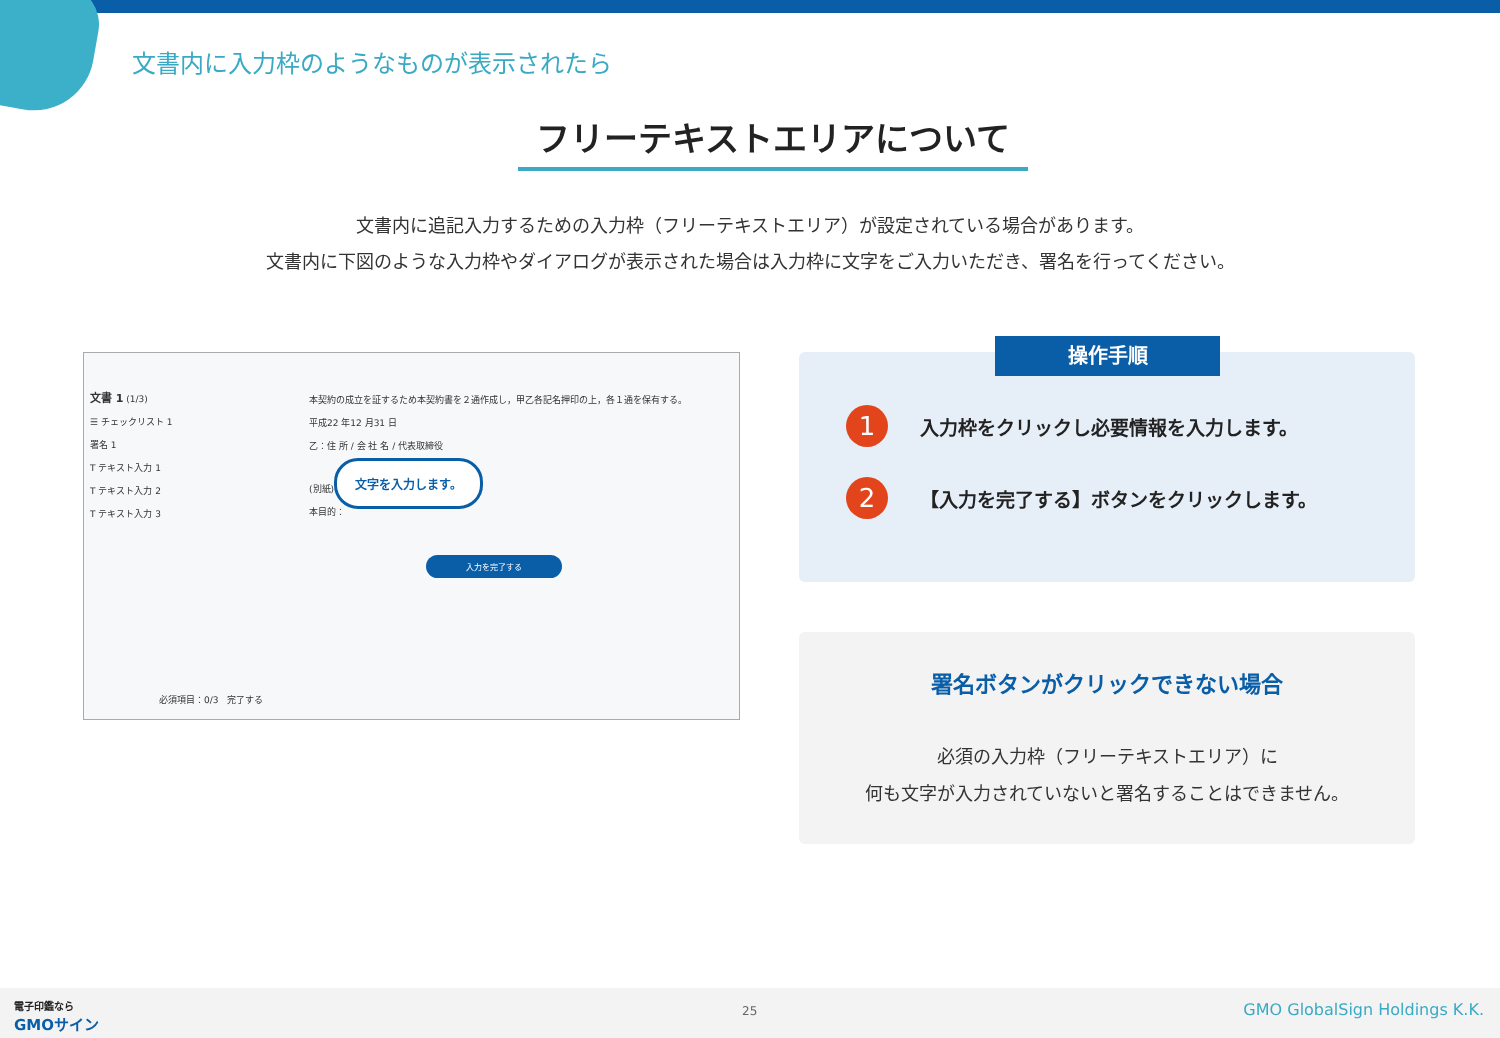文書内に入力枠のようなものが表示されたら
フリーテキストエリアについて
文書内に追記入力するための入力枠（フリーテキストエリア）が設定されている場合があります。
文書内に下図のような入力枠やダイアログが表示された場合は入力枠に文字をご入力いただき、署名を行ってください。
文書 1 (1/3)
☰ チェックリスト 1
署名 1
T テキスト入力 1
T テキスト入力 2
T テキスト入力 3
本契約の成立を証するため本契約書を２通作成し，甲乙各記名押印の上，各１通を保有する。
平成22 年12 月31 日
乙：住 所 / 会 社 名 / 代表取締役
(別紙)
本目的：
文字を入力します。
入力を完了する
必須項目：0/3 完了する
操作手順
1 入力枠をクリックし必要情報を入力します。
2 【入力を完了する】ボタンをクリックします。
署名ボタンがクリックできない場合
必須の入力枠（フリーテキストエリア）に
何も文字が入力されていないと署名することはできません。
電子印鑑なら
GMOサイン
25 GMO GlobalSign Holdings K.K.